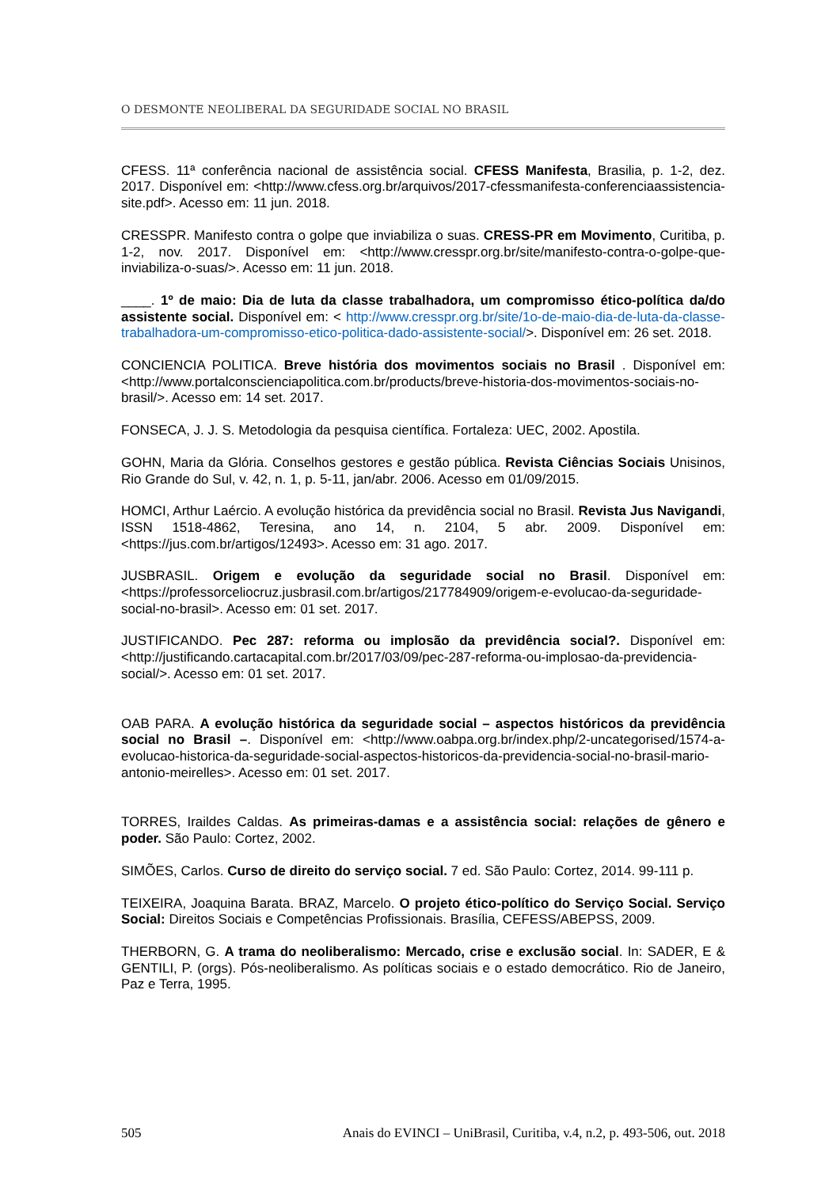O DESMONTE NEOLIBERAL DA SEGURIDADE SOCIAL NO BRASIL
CFESS. 11ª conferência nacional de assistência social. CFESS Manifesta, Brasilia, p. 1-2, dez. 2017. Disponível em: <http://www.cfess.org.br/arquivos/2017-cfessmanifesta-conferenciaassistencia-site.pdf>. Acesso em: 11 jun. 2018.
CRESSPR. Manifesto contra o golpe que inviabiliza o suas. CRESS-PR em Movimento, Curitiba, p. 1-2, nov. 2017. Disponível em: <http://www.cresspr.org.br/site/manifesto-contra-o-golpe-que-inviabiliza-o-suas/>. Acesso em: 11 jun. 2018.
____. 1º de maio: Dia de luta da classe trabalhadora, um compromisso ético-política da/do assistente social. Disponível em: < http://www.cresspr.org.br/site/1o-de-maio-dia-de-luta-da-classe-trabalhadora-um-compromisso-etico-politica-dado-assistente-social/>. Disponível em: 26 set. 2018.
CONCIENCIA POLITICA. Breve história dos movimentos sociais no Brasil . Disponível em: <http://www.portalconscienciapolitica.com.br/products/breve-historia-dos-movimentos-sociais-no-brasil/>. Acesso em: 14 set. 2017.
FONSECA, J. J. S. Metodologia da pesquisa científica. Fortaleza: UEC, 2002. Apostila.
GOHN, Maria da Glória. Conselhos gestores e gestão pública. Revista Ciências Sociais Unisinos, Rio Grande do Sul, v. 42, n. 1, p. 5-11, jan/abr. 2006. Acesso em 01/09/2015.
HOMCI, Arthur Laércio. A evolução histórica da previdência social no Brasil. Revista Jus Navigandi, ISSN 1518-4862, Teresina, ano 14, n. 2104, 5 abr. 2009. Disponível em: <https://jus.com.br/artigos/12493>. Acesso em: 31 ago. 2017.
JUSBRASIL. Origem e evolução da seguridade social no Brasil. Disponível em: <https://professorceliocruz.jusbrasil.com.br/artigos/217784909/origem-e-evolucao-da-seguridade-social-no-brasil>. Acesso em: 01 set. 2017.
JUSTIFICANDO. Pec 287: reforma ou implosão da previdência social?. Disponível em: <http://justificando.cartacapital.com.br/2017/03/09/pec-287-reforma-ou-implosao-da-previdencia-social/>. Acesso em: 01 set. 2017.
OAB PARA. A evolução histórica da seguridade social – aspectos históricos da previdência social no Brasil –. Disponível em: <http://www.oabpa.org.br/index.php/2-uncategorised/1574-a-evolucao-historica-da-seguridade-social-aspectos-historicos-da-previdencia-social-no-brasil-mario-antonio-meirelles>. Acesso em: 01 set. 2017.
TORRES, Iraildes Caldas. As primeiras-damas e a assistência social: relações de gênero e poder. São Paulo: Cortez, 2002.
SIMÕES, Carlos. Curso de direito do serviço social. 7 ed. São Paulo: Cortez, 2014. 99-111 p.
TEIXEIRA, Joaquina Barata. BRAZ, Marcelo. O projeto ético-político do Serviço Social. Serviço Social: Direitos Sociais e Competências Profissionais. Brasília, CEFESS/ABEPSS, 2009.
THERBORN, G. A trama do neoliberalismo: Mercado, crise e exclusão social. In: SADER, E & GENTILI, P. (orgs). Pós-neoliberalismo. As políticas sociais e o estado democrático. Rio de Janeiro, Paz e Terra, 1995.
505 Anais do EVINCI – UniBrasil, Curitiba, v.4, n.2, p. 493-506, out. 2018